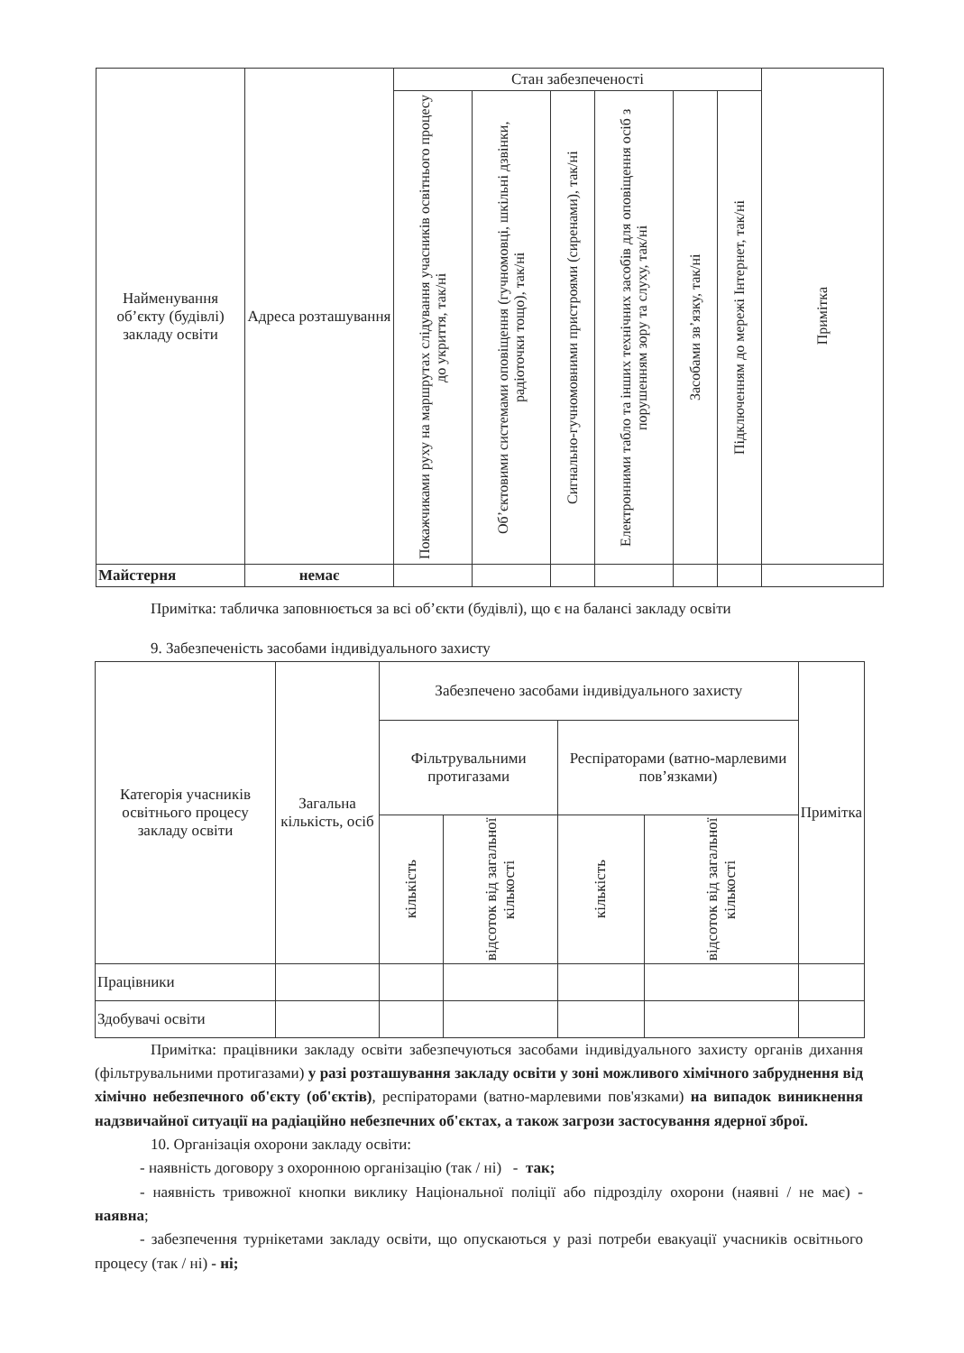| Найменування об’єкту (будівлі) закладу освіти | Адреса розташування | Стан забезпеченості | | | | | | Примітка |
| --- | --- | --- | --- | --- | --- | --- | --- | --- |
| | | Покажчиками руху на маршрутах слідування учасників освітнього процесу до укриття, так/ні | Об’єктовими системами оповіщення (гучномовці, шкільні дзвінки, радіоточки тощо), так/ні | Сигнально-гучномовними пристроями (сиренами), так/ні | Електронними табло та інших технічних засобів для оповіщення осіб з порушенням зору та слуху, так/ні | Засобами зв’язку, так/ні | Підключенням до мережі Інтернет, так/ні | |
| Майстерня | немає | | | | | | | |
Примітка: табличка заповнюється за всі об’єкти (будівлі), що є на балансі закладу освіти
9. Забезпеченість засобами індивідуального захисту
| Категорія учасників освітнього процесу закладу освіти | Загальна кількість, осіб | Забезпечено засобами індивідуального захисту | | | | Примітка |
| --- | --- | --- | --- | --- | --- | --- |
| | | Фільтрувальними протигазами | | Респіраторами (ватно-марлевими пов’язками) | | |
| | | кількість | відсоток від загальної кількості | кількість | відсоток від загальної кількості | |
| Працівники | | | | | | |
| Здобувачі освіти | | | | | | |
Примітка: працівники закладу освіти забезпечуються засобами індивідуального захисту органів дихання (фільтрувальними протигазами) у разі розташування закладу освіти у зоні можливого хімічного забруднення від хімічно небезпечного об'єкту (об'єктів), респіраторами (ватно-марлевими пов'язками) на випадок виникнення надзвичайної ситуації на радіаційно небезпечних об'єктах, а також загрози застосування ядерної зброї.
10. Організація охорони закладу освіти:
- наявність договору з охоронною організацію (так / ні) - так;
- наявність тривожної кнопки виклику Національної поліції або підрозділу охорони (наявні / не має) - наявна;
- забезпечення турнікетами закладу освіти, що опускаються у разі потреби евакуації учасників освітнього процесу (так / ні) - ні;